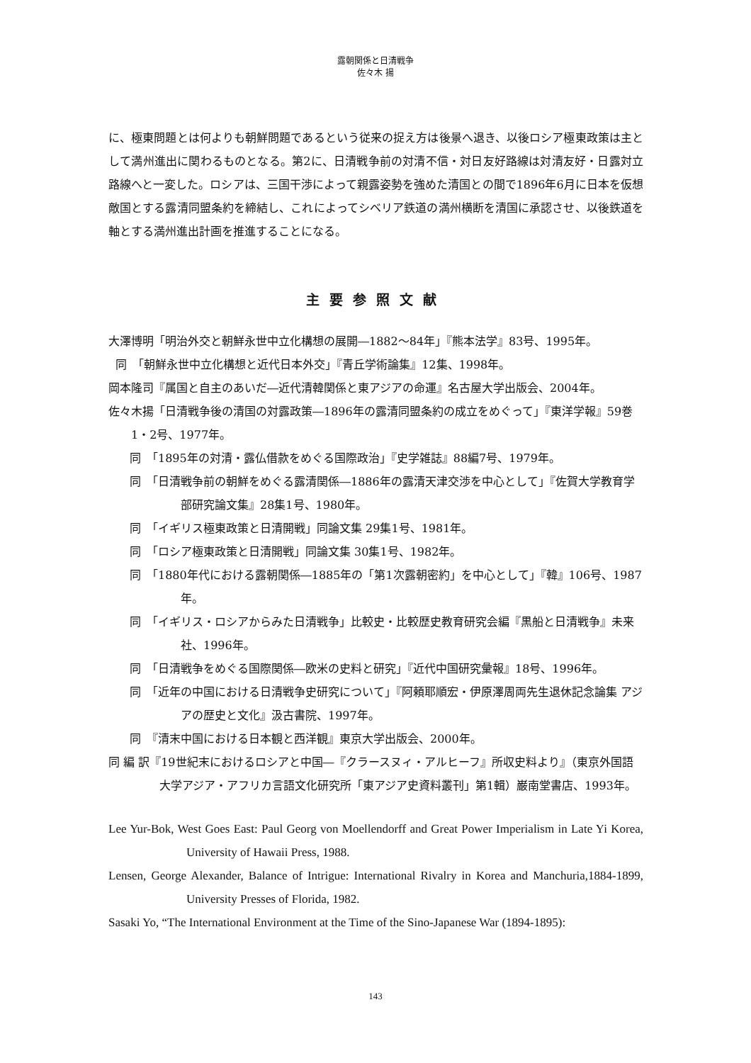露朝関係と日清戦争
佐々木 揚
に、極東問題とは何よりも朝鮮問題であるという従来の捉え方は後景へ退き、以後ロシア極東政策は主として満州進出に関わるものとなる。第2に、日清戦争前の対清不信・対日友好路線は対清友好・日露対立路線へと一変した。ロシアは、三国干渉によって親露姿勢を強めた清国との間で1896年6月に日本を仮想敵国とする露清同盟条約を締結し、これによってシベリア鉄道の満州横断を清国に承認させ、以後鉄道を軸とする満州進出計画を推進することになる。
主要参照文献
大澤博明「明治外交と朝鮮永世中立化構想の展開―1882〜84年」『熊本法学』83号、1995年。
同　「朝鮮永世中立化構想と近代日本外交」『青丘学術論集』12集、1998年。
岡本隆司『属国と自主のあいだ―近代清韓関係と東アジアの命運』名古屋大学出版会、2004年。
佐々木揚「日清戦争後の清国の対露政策―1896年の露清同盟条約の成立をめぐって」『東洋学報』59巻1・2号、1977年。
同　「1895年の対清・露仏借款をめぐる国際政治」『史学雑誌』88編7号、1979年。
同　「日清戦争前の朝鮮をめぐる露清関係―1886年の露清天津交渉を中心として」『佐賀大学教育学部研究論文集』28集1号、1980年。
同　「イギリス極東政策と日清開戦」同論文集 29集1号、1981年。
同　「ロシア極東政策と日清開戦」同論文集 30集1号、1982年。
同　「1880年代における露朝関係―1885年の「第1次露朝密約」を中心として」『韓』106号、1987年。
同　「イギリス・ロシアからみた日清戦争」比較史・比較歴史教育研究会編『黒船と日清戦争』未来社、1996年。
同　「日清戦争をめぐる国際関係―欧米の史料と研究」『近代中国研究彙報』18号、1996年。
同　「近年の中国における日清戦争史研究について」『阿頼耶順宏・伊原澤周両先生退休記念論集 アジアの歴史と文化』汲古書院、1997年。
同　『清末中国における日本観と西洋観』東京大学出版会、2000年。
同 編 訳『19世紀末におけるロシアと中国―『クラースヌィ・アルヒーフ』所収史料より』（東京外国語大学アジア・アフリカ言語文化研究所「東アジア史資料叢刊」第1輯）巌南堂書店、1993年。
Lee Yur-Bok, West Goes East: Paul Georg von Moellendorff and Great Power Imperialism in Late Yi Korea, University of Hawaii Press, 1988.
Lensen, George Alexander, Balance of Intrigue: International Rivalry in Korea and Manchuria,1884-1899, University Presses of Florida, 1982.
Sasaki Yo, “The International Environment at the Time of the Sino-Japanese War (1894-1895):
143